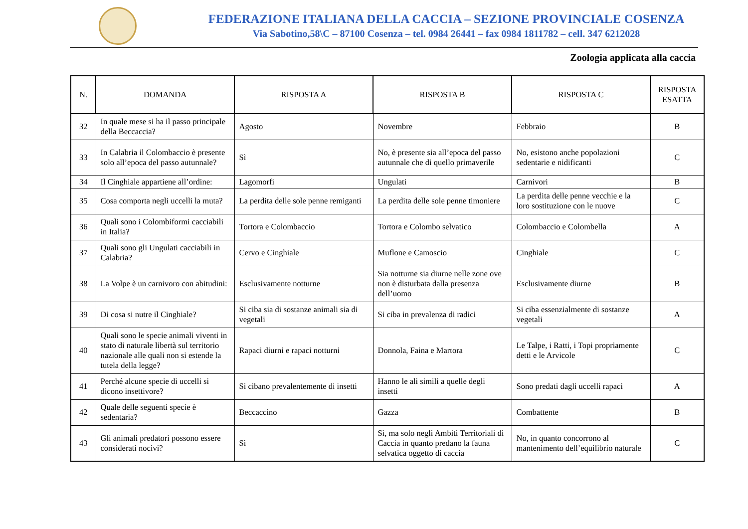FEDERAZIONE ITALIANA DELLA CACCIA – SEZIONE PROVINCIALE COSENZA
Via Sabotino,58\C – 87100 Cosenza – tel. 0984 26441 – fax 0984 1811782 – cell. 347 6212028
Zoologia applicata alla caccia
| N. | DOMANDA | RISPOSTA A | RISPOSTA B | RISPOSTA C | RISPOSTA ESATTA |
| --- | --- | --- | --- | --- | --- |
| 32 | In quale mese si ha il passo principale della Beccaccia? | Agosto | Novembre | Febbraio | B |
| 33 | In Calabria il Colombaccio è presente solo all’epoca del passo autunnale? | Sì | No, è presente sia all’epoca del passo autunnale che di quello primaverile | No, esistono anche popolazioni sedentarie e nidificanti | C |
| 34 | Il Cinghiale appartiene all’ordine: | Lagomorfi | Ungulati | Carnivori | B |
| 35 | Cosa comporta negli uccelli la muta? | La perdita delle sole penne remiganti | La perdita delle sole penne timoniere | La perdita delle penne vecchie e la loro sostituzione con le nuove | C |
| 36 | Quali sono i Colombiformi cacciabili in Italia? | Tortora e Colombaccio | Tortora e Colombo selvatico | Colombaccio e Colombella | A |
| 37 | Quali sono gli Ungulati cacciabili in Calabria? | Cervo e Cinghiale | Muflone e Camoscio | Cinghiale | C |
| 38 | La Volpe è un carnivoro con abitudini: | Esclusivamente notturne | Sia notturne sia diurne nelle zone ove non è disturbata dalla presenza dell’uomo | Esclusivamente diurne | B |
| 39 | Di cosa si nutre il Cinghiale? | Si ciba sia di sostanze animali sia di vegetali | Si ciba in prevalenza di radici | Si ciba essenzialmente di sostanze vegetali | A |
| 40 | Quali sono le specie animali viventi in stato di naturale libertà sul territorio nazionale alle quali non si estende la tutela della legge? | Rapaci diurni e rapaci notturni | Donnola, Faina e Martora | Le Talpe, i Ratti, i Topi propriamente detti e le Arvicole | C |
| 41 | Perché alcune specie di uccelli si dicono insettivore? | Si cibano prevalentemente di insetti | Hanno le ali simili a quelle degli insetti | Sono predati dagli uccelli rapaci | A |
| 42 | Quale delle seguenti specie è sedentaria? | Beccaccino | Gazza | Combattente | B |
| 43 | Gli animali predatori possono essere considerati nocivi? | Sì | Sì, ma solo negli Ambiti Territoriali di Caccia in quanto predano la fauna selvatica oggetto di caccia | No, in quanto concorrono al mantenimento dell’equilibrio naturale | C |